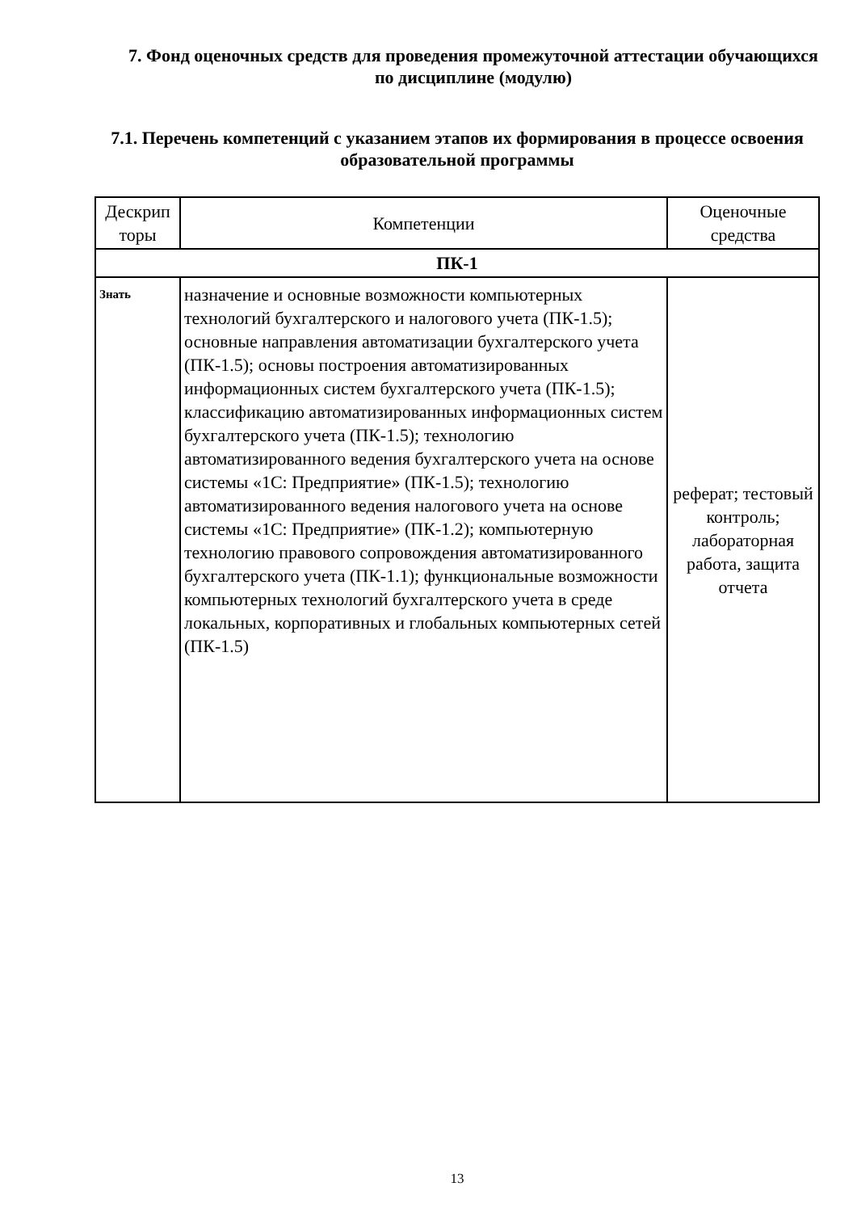7. Фонд оценочных средств для проведения промежуточной аттестации обучающихся по дисциплине (модулю)
7.1. Перечень компетенций с указанием этапов их формирования в процессе освоения образовательной программы
| Дескрип торы | Компетенции | Оценочные средства |
| --- | --- | --- |
| ПК-1 | | |
| Знать | назначение и основные возможности компьютерных технологий бухгалтерского и налогового учета (ПК-1.5); основные направления автоматизации бухгалтерского учета (ПК-1.5); основы построения автоматизированных информационных систем бухгалтерского учета (ПК-1.5); классификацию автоматизированных информационных систем бухгалтерского учета (ПК-1.5); технологию автоматизированного ведения бухгалтерского учета на основе системы «1С: Предприятие» (ПК-1.5); технологию автоматизированного ведения налогового учета на основе системы «1С: Предприятие» (ПК-1.2); компьютерную технологию правового сопровождения автоматизированного бухгалтерского учета (ПК-1.1); функциональные возможности компьютерных технологий бухгалтерского учета в среде локальных, корпоративных и глобальных компьютерных сетей (ПК-1.5) | реферат; тестовый контроль; лабораторная работа, защита отчета |
13